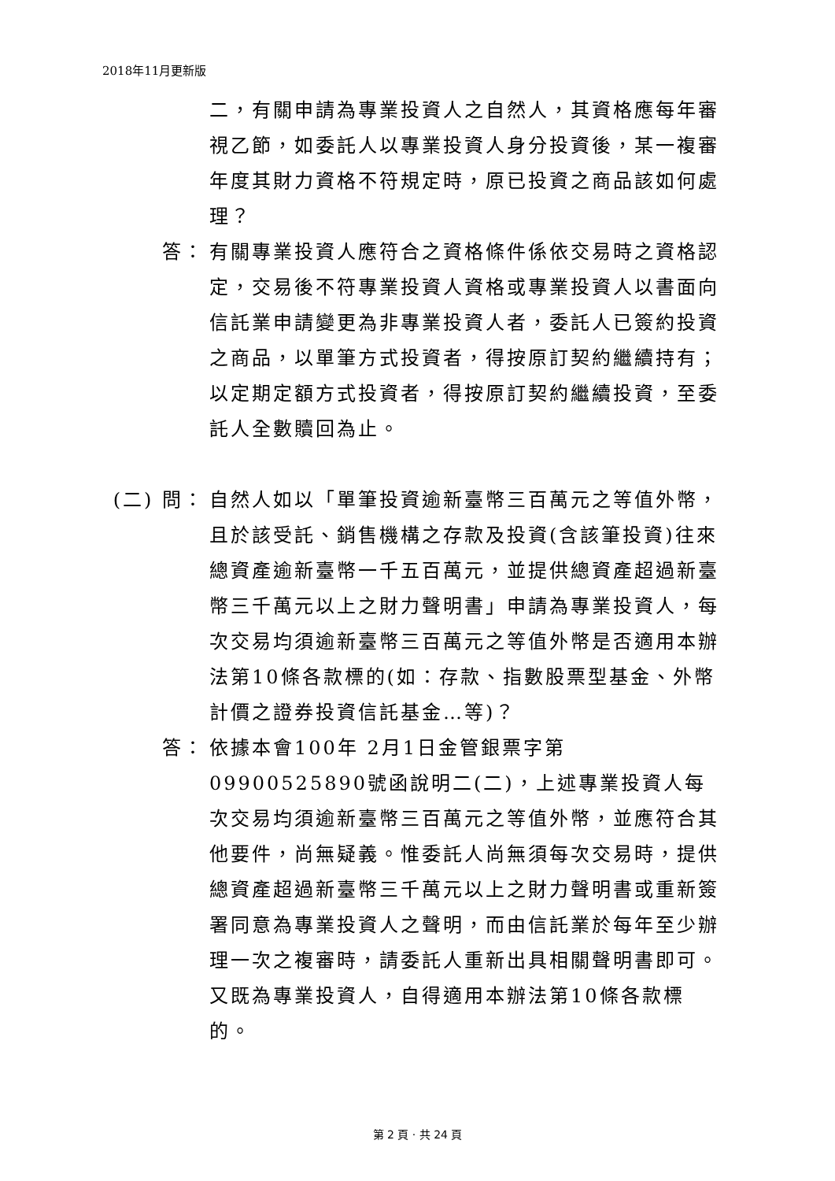2018年11月更新版
二，有關申請為專業投資人之自然人，其資格應每年審視乙節，如委託人以專業投資人身分投資後，某一複審年度其財力資格不符規定時，原已投資之商品該如何處理？
答： 有關專業投資人應符合之資格條件係依交易時之資格認定，交易後不符專業投資人資格或專業投資人以書面向信託業申請變更為非專業投資人者，委託人已簽約投資之商品，以單筆方式投資者，得按原訂契約繼續持有；以定期定額方式投資者，得按原訂契約繼續投資，至委託人全數贖回為止。
(二) 問：
自然人如以「單筆投資逾新臺幣三百萬元之等值外幣，且於該受託、銷售機構之存款及投資(含該筆投資)往來總資產逾新臺幣一千五百萬元，並提供總資產超過新臺幣三千萬元以上之財力聲明書」申請為專業投資人，每次交易均須逾新臺幣三百萬元之等值外幣是否適用本辦法第10條各款標的(如：存款、指數股票型基金、外幣計價之證券投資信託基金…等)？
答： 依據本會100年 2月1日金管銀票字第09900525890號函說明二(二)，上述專業投資人每次交易均須逾新臺幣三百萬元之等值外幣，並應符合其他要件，尚無疑義。惟委託人尚無須每次交易時，提供總資產超過新臺幣三千萬元以上之財力聲明書或重新簽署同意為專業投資人之聲明，而由信託業於每年至少辦理一次之複審時，請委託人重新出具相關聲明書即可。又既為專業投資人，自得適用本辦法第10條各款標的。
第 2 頁 · 共 24 頁